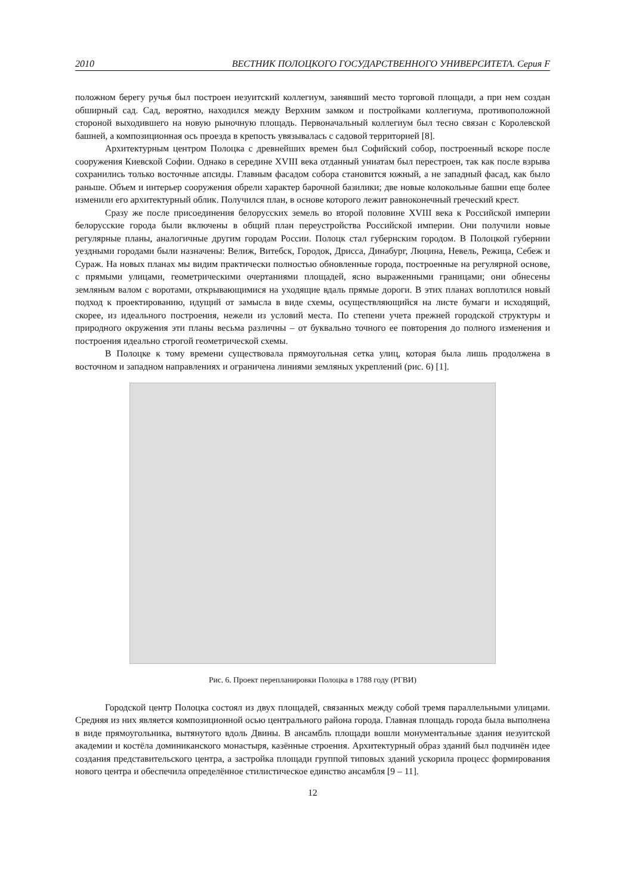2010 ВЕСТНИК ПОЛОЦКОГО ГОСУДАРСТВЕННОГО УНИВЕРСИТЕТА. Серия F
положном берегу ручья был построен иезуитский коллегиум, занявший место торговой площади, а при нем создан обширный сад. Сад, вероятно, находился между Верхним замком и постройками коллегиума, противоположной стороной выходившего на новую рыночную площадь. Первоначальный коллегиум был тесно связан с Королевской башней, а композиционная ось проезда в крепость увязывалась с садовой территорией [8].
Архитектурным центром Полоцка с древнейших времен был Софийский собор, построенный вскоре после сооружения Киевской Софии. Однако в середине XVIII века отданный униатам был перестроен, так как после взрыва сохранились только восточные апсиды. Главным фасадом собора становится южный, а не западный фасад, как было раньше. Объем и интерьер сооружения обрели характер барочной базилики; две новые колокольные башни еще более изменили его архитектурный облик. Получился план, в основе которого лежит равноконечный греческий крест.
Сразу же после присоединения белорусских земель во второй половине XVIII века к Российской империи белорусские города были включены в общий план переустройства Российской империи. Они получили новые регулярные планы, аналогичные другим городам России. Полоцк стал губернским городом. В Полоцкой губернии уездными городами были назначены: Велиж, Витебск, Городок, Дрисса, Динабург, Люцина, Невель, Режица, Себеж и Сураж. На новых планах мы видим практически полностью обновленные города, построенные на регулярной основе, с прямыми улицами, геометрическими очертаниями площадей, ясно выраженными границами; они обнесены земляным валом с воротами, открывающимися на уходящие вдаль прямые дороги. В этих планах воплотился новый подход к проектированию, идущий от замысла в виде схемы, осуществляющийся на листе бумаги и исходящий, скорее, из идеального построения, нежели из условий места. По степени учета прежней городской структуры и природного окружения эти планы весьма различны – от буквально точного ее повторения до полного изменения и построения идеально строгой геометрической схемы.
В Полоцке к тому времени существовала прямоугольная сетка улиц, которая была лишь продолжена в восточном и западном направлениях и ограничена линиями земляных укреплений (рис. 6) [1].
Рис. 6. Проект перепланировки Полоцка в 1788 году (РГВИ)
Городской центр Полоцка состоял из двух площадей, связанных между собой тремя параллельными улицами. Средняя из них является композиционной осью центрального района города. Главная площадь города была выполнена в виде прямоугольника, вытянутого вдоль Двины. В ансамбль площади вошли монументальные здания иезуитской академии и костёла доминиканского монастыря, казённые строения. Архитектурный образ зданий был подчинён идее создания представительского центра, а застройка площади группой типовых зданий ускорила процесс формирования нового центра и обеспечила определённое стилистическое единство ансамбля [9 – 11].
12